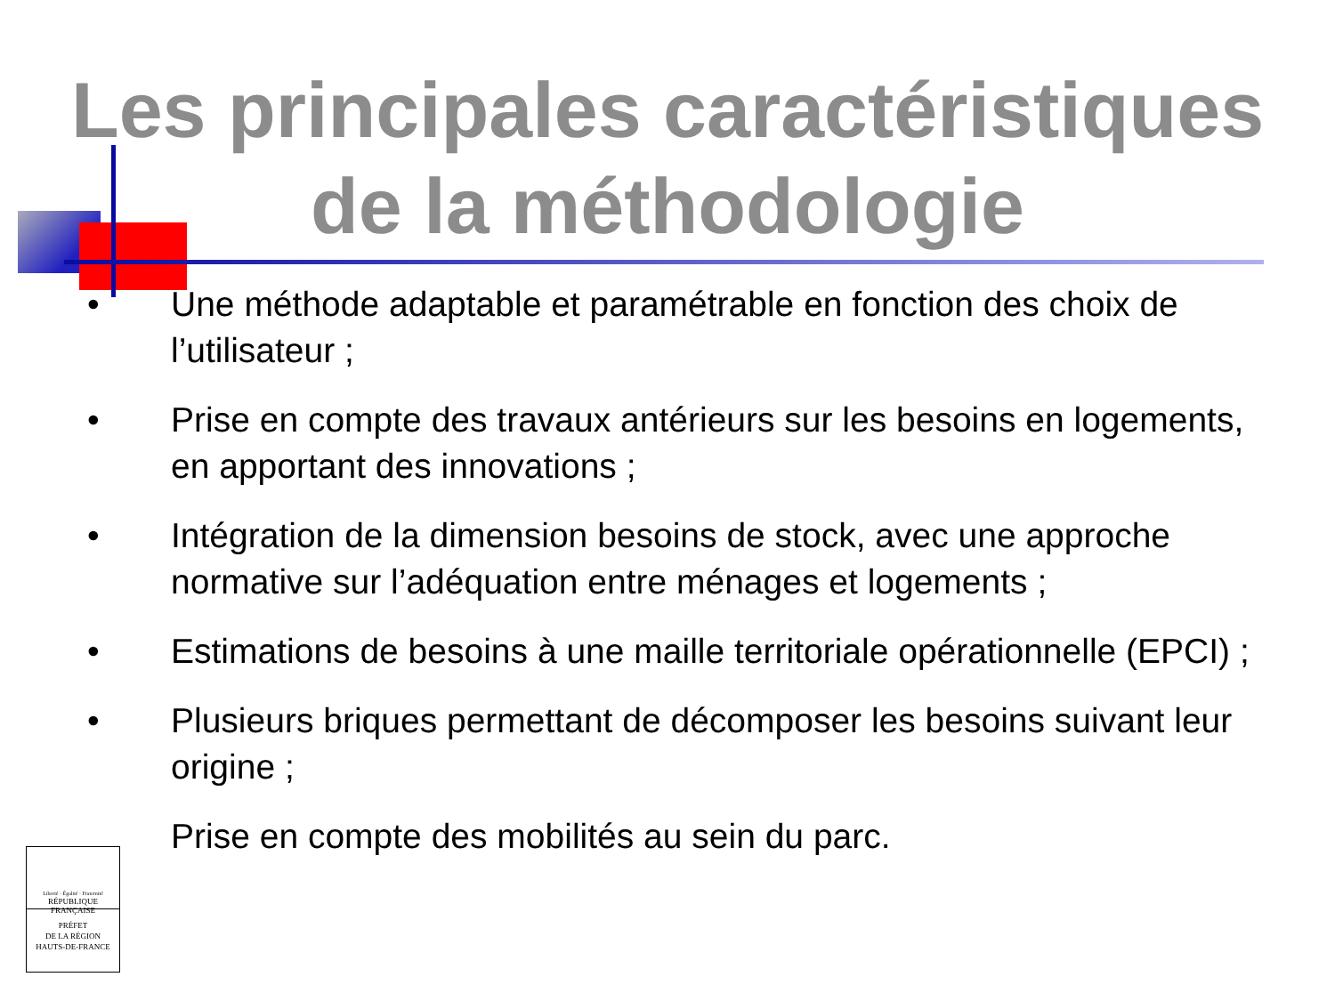Les principales caractéristiques
de la méthodologie
• Une méthode adaptable et paramétrable en fonction des choix de l’utilisateur ;
• Prise en compte des travaux antérieurs sur les besoins en logements, en apportant des innovations ;
• Intégration de la dimension besoins de stock, avec une approche normative sur l’adéquation entre ménages et logements ;
• Estimations de besoins à une maille territoriale opérationnelle (EPCI) ;
• Plusieurs briques permettant de décomposer les besoins suivant leur origine ;
Prise en compte des mobilités au sein du parc.
Liberté · Égalité · Fraternité
RÉPUBLIQUE FRANÇAISE
PRÉFET
DE LA RÉGION
HAUTS-DE-FRANCE